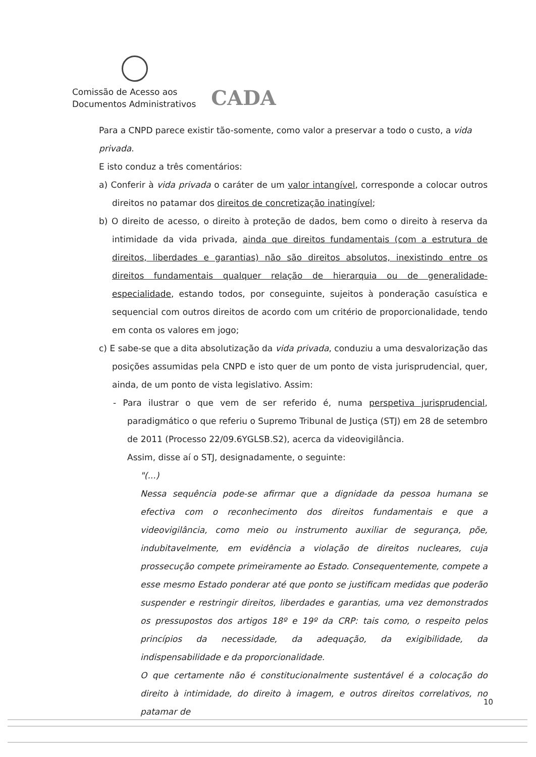Comissão de Acesso aos
Documentos Administrativos
CADA
Para a CNPD parece existir tão-somente, como valor a preservar a todo o custo, a vida privada.
E isto conduz a três comentários:
a) Conferir à vida privada o caráter de um valor intangível, corresponde a colocar outros direitos no patamar dos direitos de concretização inatingível;
b) O direito de acesso, o direito à proteção de dados, bem como o direito à reserva da intimidade da vida privada, ainda que direitos fundamentais (com a estrutura de direitos, liberdades e garantias) não são direitos absolutos, inexistindo entre os direitos fundamentais qualquer relação de hierarquia ou de generalidade-especialidade, estando todos, por conseguinte, sujeitos à ponderação casuística e sequencial com outros direitos de acordo com um critério de proporcionalidade, tendo em conta os valores em jogo;
c) E sabe-se que a dita absolutização da vida privada, conduziu a uma desvalorização das posições assumidas pela CNPD e isto quer de um ponto de vista jurisprudencial, quer, ainda, de um ponto de vista legislativo. Assim:
- Para ilustrar o que vem de ser referido é, numa perspetiva jurisprudencial, paradigmático o que referiu o Supremo Tribunal de Justiça (STJ) em 28 de setembro de 2011 (Processo 22/09.6YGLSB.S2), acerca da videovigilância.
Assim, disse aí o STJ, designadamente, o seguinte:
"(...)
Nessa sequência pode-se afirmar que a dignidade da pessoa humana se efectiva com o reconhecimento dos direitos fundamentais e que a videovigilância, como meio ou instrumento auxiliar de segurança, põe, indubitavelmente, em evidência a violação de direitos nucleares, cuja prossecução compete primeiramente ao Estado. Consequentemente, compete a esse mesmo Estado ponderar até que ponto se justificam medidas que poderão suspender e restringir direitos, liberdades e garantias, uma vez demonstrados os pressupostos dos artigos 18º e 19º da CRP: tais como, o respeito pelos princípios da necessidade, da adequação, da exigibilidade, da indispensabilidade e da proporcionalidade.
O que certamente não é constitucionalmente sustentável é a colocação do direito à intimidade, do direito à imagem, e outros direitos correlativos, no patamar de
10